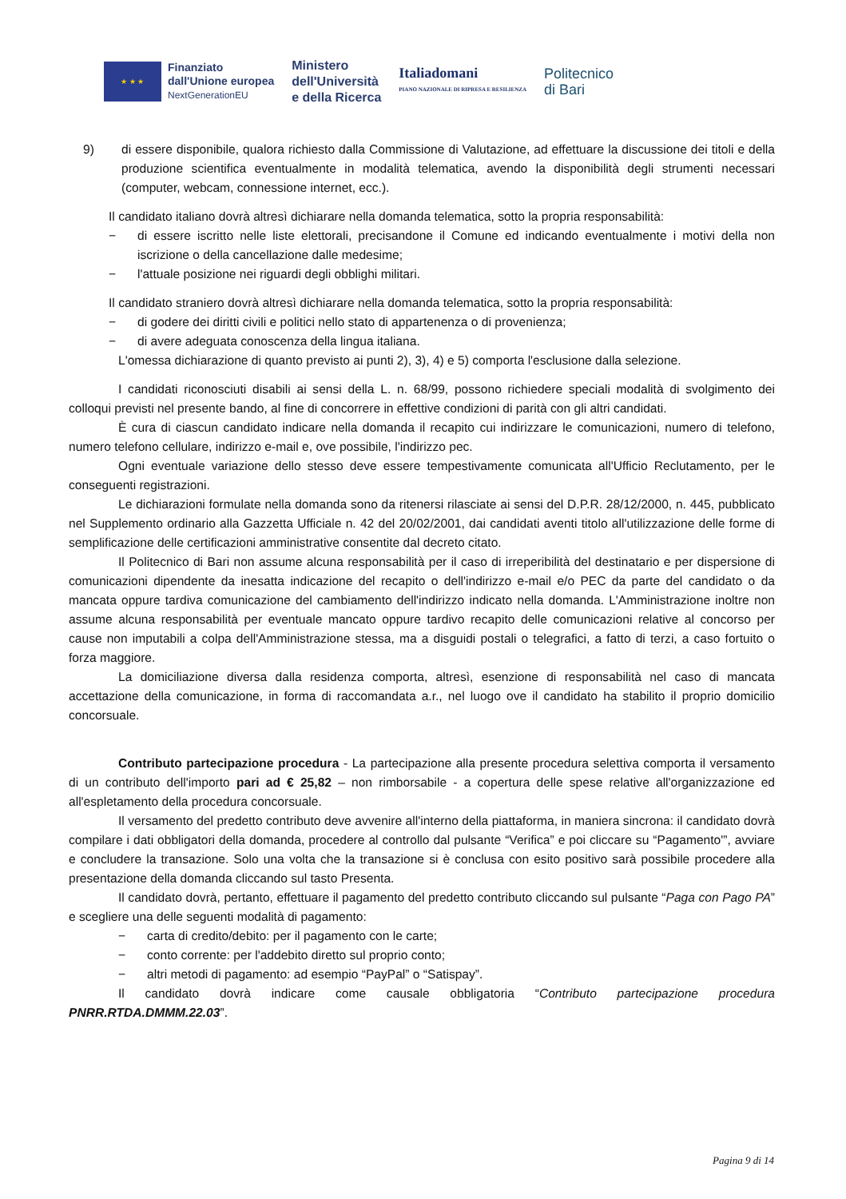★ ★ ★
Finanziato
dall'Unione europea
NextGenerationEU
Ministero
dell'Università
e della Ricerca
Italiadomani
PIANO NAZIONALE DI RIPRESA E RESILIENZA
Politecnico
di Bari
9) di essere disponibile, qualora richiesto dalla Commissione di Valutazione, ad effettuare la discussione dei titoli e della produzione scientifica eventualmente in modalità telematica, avendo la disponibilità degli strumenti necessari (computer, webcam, connessione internet, ecc.).
Il candidato italiano dovrà altresì dichiarare nella domanda telematica, sotto la propria responsabilità:
− di essere iscritto nelle liste elettorali, precisandone il Comune ed indicando eventualmente i motivi della non iscrizione o della cancellazione dalle medesime;
− l'attuale posizione nei riguardi degli obblighi militari.
Il candidato straniero dovrà altresì dichiarare nella domanda telematica, sotto la propria responsabilità:
− di godere dei diritti civili e politici nello stato di appartenenza o di provenienza;
− di avere adeguata conoscenza della lingua italiana.
L'omessa dichiarazione di quanto previsto ai punti 2), 3), 4) e 5) comporta l'esclusione dalla selezione.
I candidati riconosciuti disabili ai sensi della L. n. 68/99, possono richiedere speciali modalità di svolgimento dei colloqui previsti nel presente bando, al fine di concorrere in effettive condizioni di parità con gli altri candidati.
È cura di ciascun candidato indicare nella domanda il recapito cui indirizzare le comunicazioni, numero di telefono, numero telefono cellulare, indirizzo e-mail e, ove possibile, l'indirizzo pec.
Ogni eventuale variazione dello stesso deve essere tempestivamente comunicata all'Ufficio Reclutamento, per le conseguenti registrazioni.
Le dichiarazioni formulate nella domanda sono da ritenersi rilasciate ai sensi del D.P.R. 28/12/2000, n. 445, pubblicato nel Supplemento ordinario alla Gazzetta Ufficiale n. 42 del 20/02/2001, dai candidati aventi titolo all'utilizzazione delle forme di semplificazione delle certificazioni amministrative consentite dal decreto citato.
Il Politecnico di Bari non assume alcuna responsabilità per il caso di irreperibilità del destinatario e per dispersione di comunicazioni dipendente da inesatta indicazione del recapito o dell'indirizzo e-mail e/o PEC da parte del candidato o da mancata oppure tardiva comunicazione del cambiamento dell'indirizzo indicato nella domanda. L'Amministrazione inoltre non assume alcuna responsabilità per eventuale mancato oppure tardivo recapito delle comunicazioni relative al concorso per cause non imputabili a colpa dell'Amministrazione stessa, ma a disguidi postali o telegrafici, a fatto di terzi, a caso fortuito o forza maggiore.
La domiciliazione diversa dalla residenza comporta, altresì, esenzione di responsabilità nel caso di mancata accettazione della comunicazione, in forma di raccomandata a.r., nel luogo ove il candidato ha stabilito il proprio domicilio concorsuale.
Contributo partecipazione procedura - La partecipazione alla presente procedura selettiva comporta il versamento di un contributo dell'importo pari ad € 25,82 – non rimborsabile - a copertura delle spese relative all'organizzazione ed all'espletamento della procedura concorsuale.
Il versamento del predetto contributo deve avvenire all'interno della piattaforma, in maniera sincrona: il candidato dovrà compilare i dati obbligatori della domanda, procedere al controllo dal pulsante “Verifica” e poi cliccare su “Pagamento'”, avviare e concludere la transazione. Solo una volta che la transazione si è conclusa con esito positivo sarà possibile procedere alla presentazione della domanda cliccando sul tasto Presenta.
Il candidato dovrà, pertanto, effettuare il pagamento del predetto contributo cliccando sul pulsante “Paga con Pago PA” e scegliere una delle seguenti modalità di pagamento:
− carta di credito/debito: per il pagamento con le carte;
− conto corrente: per l'addebito diretto sul proprio conto;
− altri metodi di pagamento: ad esempio “PayPal” o “Satispay”.
Il candidato dovrà indicare come causale obbligatoria “Contributo partecipazione procedura PNRR.RTDA.DMMM.22.03”.
Pagina 9 di 14